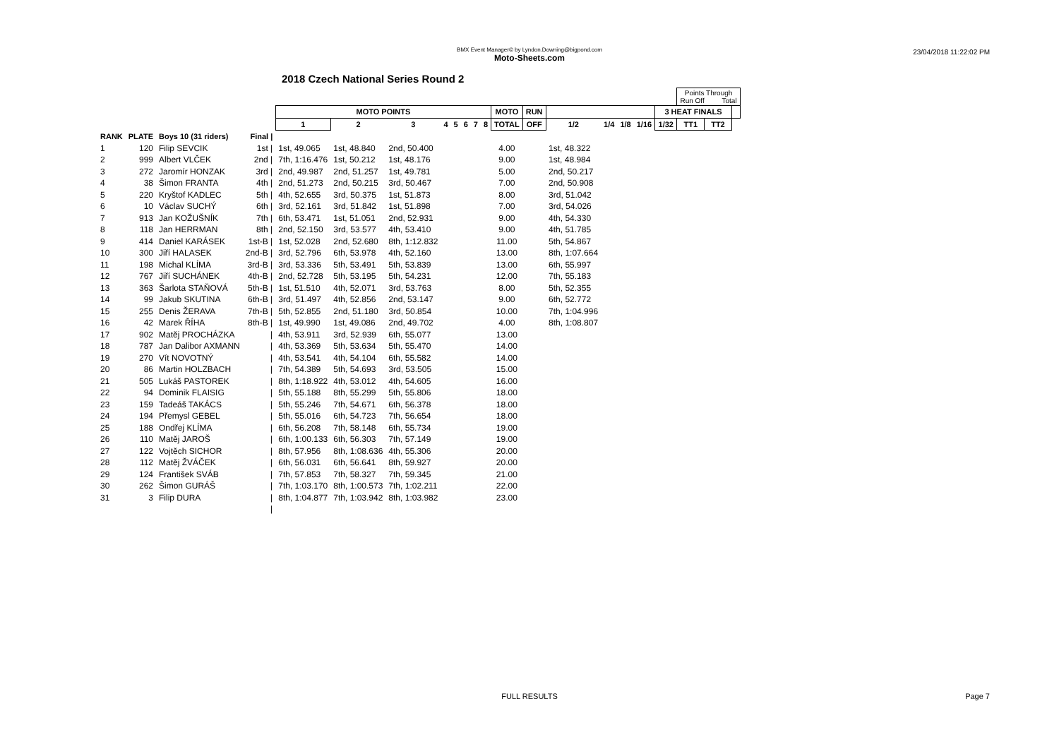23/04/2018 11:22:02 PM
BMX Event Manager© by Lyndon.Downing@bigpond.com
Moto-Sheets.com
2018 Czech National Series Round 2
| | | | | | | | | | | | | | | | | | | | Points Through Run Off Total | | |
| | | | | MOTO POINTS | | | | | | | | MOTO | RUN | | | | | 3 HEAT FINALS | | | |
| | | | | 1 | 2 | 3 | 4 | 5 | 6 | 7 | 8 | TOTAL | OFF | 1/2 | 1/4 | 1/8 | 1/16 | 1/32 | TT1 | TT2 | |
| RANK | PLATE | Boys 10 (31 riders) | Final / | | | | | | | | | | | | | | | | | | |
| 1 | 120 | Filip SEVCIK | 1st / | 1st, 49.065 | 1st, 48.840 | 2nd, 50.400 | | | | | | 4.00 | | 1st, 48.322 | | | | | | | |
| 2 | 999 | Albert VLČEK | 2nd / | 7th, 1:16.476 | 1st, 50.212 | 1st, 48.176 | | | | | | 9.00 | | 1st, 48.984 | | | | | | | |
| 3 | 272 | Jaromír HONZAK | 3rd / | 2nd, 49.987 | 2nd, 51.257 | 1st, 49.781 | | | | | | 5.00 | | 2nd, 50.217 | | | | | | | |
| 4 | 38 | Šimon FRANTA | 4th / | 2nd, 51.273 | 2nd, 50.215 | 3rd, 50.467 | | | | | | 7.00 | | 2nd, 50.908 | | | | | | | |
| 5 | 220 | Kryštof KADLEC | 5th / | 4th, 52.655 | 3rd, 50.375 | 1st, 51.873 | | | | | | 8.00 | | 3rd, 51.042 | | | | | | | |
| 6 | 10 | Václav SUCHÝ | 6th / | 3rd, 52.161 | 3rd, 51.842 | 1st, 51.898 | | | | | | 7.00 | | 3rd, 54.026 | | | | | | | |
| 7 | 913 | Jan KOŽUŠNÍK | 7th / | 6th, 53.471 | 1st, 51.051 | 2nd, 52.931 | | | | | | 9.00 | | 4th, 54.330 | | | | | | | |
| 8 | 118 | Jan HERRMAN | 8th / | 2nd, 52.150 | 3rd, 53.577 | 4th, 53.410 | | | | | | 9.00 | | 4th, 51.785 | | | | | | | |
| 9 | 414 | Daniel KARÁSEK | 1st-B / | 1st, 52.028 | 2nd, 52.680 | 8th, 1:12.832 | | | | | | 11.00 | | 5th, 54.867 | | | | | | | |
| 10 | 300 | Jiří HALASEK | 2nd-B / | 3rd, 52.796 | 6th, 53.978 | 4th, 52.160 | | | | | | 13.00 | | 8th, 1:07.664 | | | | | | | |
| 11 | 198 | Michal KLÍMA | 3rd-B / | 3rd, 53.336 | 5th, 53.491 | 5th, 53.839 | | | | | | 13.00 | | 6th, 55.997 | | | | | | | |
| 12 | 767 | Jiří SUCHÁNEK | 4th-B / | 2nd, 52.728 | 5th, 53.195 | 5th, 54.231 | | | | | | 12.00 | | 7th, 55.183 | | | | | | | |
| 13 | 363 | Šarlota STAŇOVÁ | 5th-B / | 1st, 51.510 | 4th, 52.071 | 3rd, 53.763 | | | | | | 8.00 | | 5th, 52.355 | | | | | | | |
| 14 | 99 | Jakub SKUTINA | 6th-B / | 3rd, 51.497 | 4th, 52.856 | 2nd, 53.147 | | | | | | 9.00 | | 6th, 52.772 | | | | | | | |
| 15 | 255 | Denis ŽERAVA | 7th-B / | 5th, 52.855 | 2nd, 51.180 | 3rd, 50.854 | | | | | | 10.00 | | 7th, 1:04.996 | | | | | | | |
| 16 | 42 | Marek ŘÍHA | 8th-B / | 1st, 49.990 | 1st, 49.086 | 2nd, 49.702 | | | | | | 4.00 | | 8th, 1:08.807 | | | | | | | |
| 17 | 902 | Matěj PROCHÁZKA | / | 4th, 53.911 | 3rd, 52.939 | 6th, 55.077 | | | | | | 13.00 | | | | | | | | | |
| 18 | 787 | Jan Dalibor AXMANN | / | 4th, 53.369 | 5th, 53.634 | 5th, 55.470 | | | | | | 14.00 | | | | | | | | | |
| 19 | 270 | Vít NOVOTNÝ | / | 4th, 53.541 | 4th, 54.104 | 6th, 55.582 | | | | | | 14.00 | | | | | | | | | |
| 20 | 86 | Martin HOLZBACH | / | 7th, 54.389 | 5th, 54.693 | 3rd, 53.505 | | | | | | 15.00 | | | | | | | | | |
| 21 | 505 | Lukáš PASTOREK | / | 8th, 1:18.922 | 4th, 53.012 | 4th, 54.605 | | | | | | 16.00 | | | | | | | | | |
| 22 | 94 | Dominik FLAISIG | / | 5th, 55.188 | 8th, 55.299 | 5th, 55.806 | | | | | | 18.00 | | | | | | | | | |
| 23 | 159 | Tadeáš TAKÁCS | / | 5th, 55.246 | 7th, 54.671 | 6th, 56.378 | | | | | | 18.00 | | | | | | | | | |
| 24 | 194 | Přemysl GEBEL | / | 5th, 55.016 | 6th, 54.723 | 7th, 56.654 | | | | | | 18.00 | | | | | | | | | |
| 25 | 188 | Ondřej KLÍMA | / | 6th, 56.208 | 7th, 58.148 | 6th, 55.734 | | | | | | 19.00 | | | | | | | | | |
| 26 | 110 | Matěj JAROŠ | / | 6th, 1:00.133 | 6th, 56.303 | 7th, 57.149 | | | | | | 19.00 | | | | | | | | | |
| 27 | 122 | Vojtěch SICHOR | / | 8th, 57.956 | 8th, 1:08.636 | 4th, 55.306 | | | | | | 20.00 | | | | | | | | | |
| 28 | 112 | Matěj ŽVÁČEK | / | 6th, 56.031 | 6th, 56.641 | 8th, 59.927 | | | | | | 20.00 | | | | | | | | | |
| 29 | 124 | František SVÁB | / | 7th, 57.853 | 7th, 58.327 | 7th, 59.345 | | | | | | 21.00 | | | | | | | | | |
| 30 | 262 | Šimon GURÁŠ | / | 7th, 1:03.170 | 8th, 1:00.573 | 7th, 1:02.211 | | | | | | 22.00 | | | | | | | | | |
| 31 | 3 | Filip DURA | / | 8th, 1:04.877 | 7th, 1:03.942 | 8th, 1:03.982 | | | | | | 23.00 | | | | | | | | | |
| | | | / | | | | | | | | | | | | | | | | | | |
FULL RESULTS Page 7